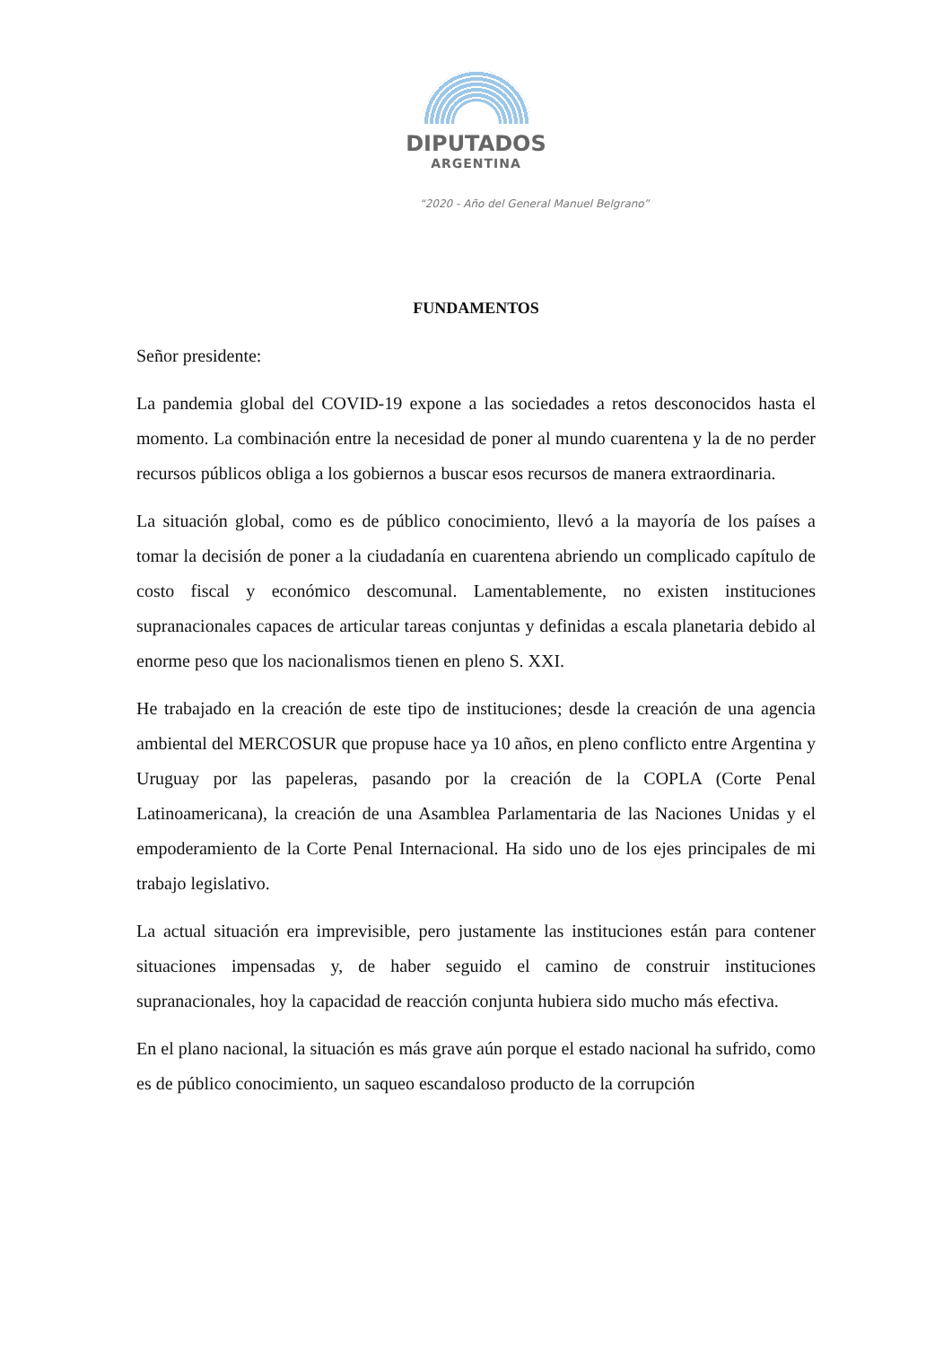DIPUTADOS
ARGENTINA
“2020 - Año del General Manuel Belgrano”
FUNDAMENTOS
Señor presidente:
La pandemia global del COVID-19 expone a las sociedades a retos desconocidos hasta el momento. La combinación entre la necesidad de poner al mundo cuarentena y la de no perder recursos públicos obliga a los gobiernos a buscar esos recursos de manera extraordinaria.
La situación global, como es de público conocimiento, llevó a la mayoría de los países a tomar la decisión de poner a la ciudadanía en cuarentena abriendo un complicado capítulo de costo fiscal y económico descomunal. Lamentablemente, no existen instituciones supranacionales capaces de articular tareas conjuntas y definidas a escala planetaria debido al enorme peso que los nacionalismos tienen en pleno S. XXI.
He trabajado en la creación de este tipo de instituciones; desde la creación de una agencia ambiental del MERCOSUR que propuse hace ya 10 años, en pleno conflicto entre Argentina y Uruguay por las papeleras, pasando por la creación de la COPLA (Corte Penal Latinoamericana), la creación de una Asamblea Parlamentaria de las Naciones Unidas y el empoderamiento de la Corte Penal Internacional. Ha sido uno de los ejes principales de mi trabajo legislativo.
La actual situación era imprevisible, pero justamente las instituciones están para contener situaciones impensadas y, de haber seguido el camino de construir instituciones supranacionales, hoy la capacidad de reacción conjunta hubiera sido mucho más efectiva.
En el plano nacional, la situación es más grave aún porque el estado nacional ha sufrido, como es de público conocimiento, un saqueo escandaloso producto de la corrupción